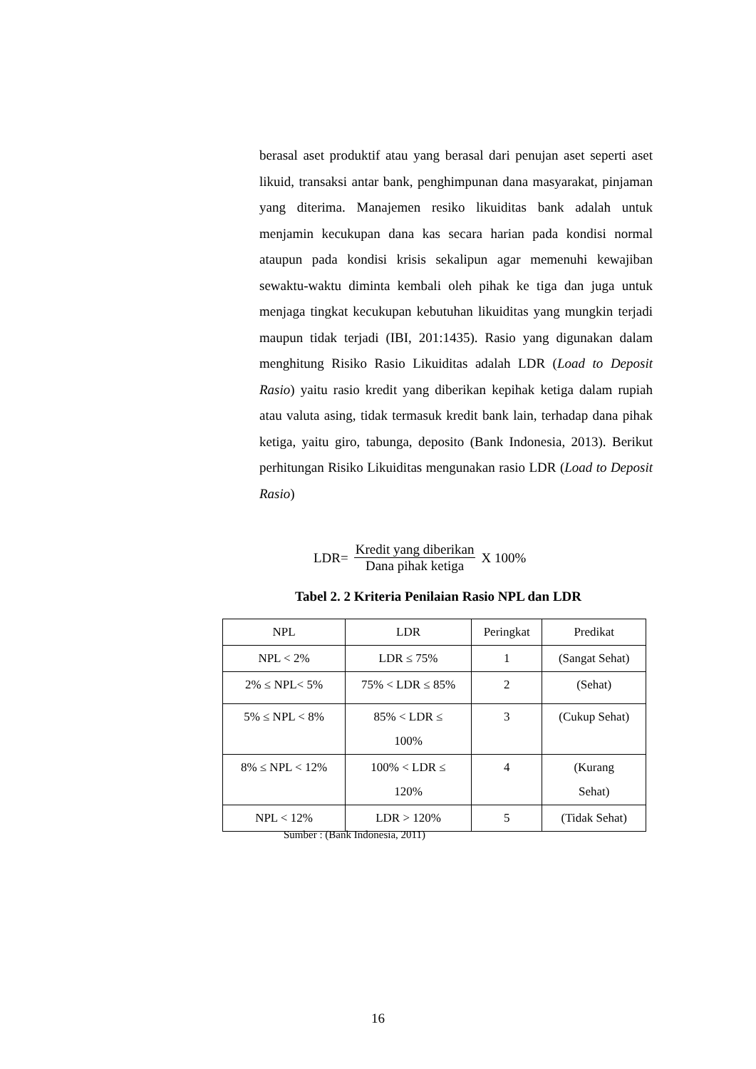berasal aset produktif atau yang berasal dari penujan aset seperti aset likuid, transaksi antar bank, penghimpunan dana masyarakat, pinjaman yang diterima. Manajemen resiko likuiditas bank adalah untuk menjamin kecukupan dana kas secara harian pada kondisi normal ataupun pada kondisi krisis sekalipun agar memenuhi kewajiban sewaktu-waktu diminta kembali oleh pihak ke tiga dan juga untuk menjaga tingkat kecukupan kebutuhan likuiditas yang mungkin terjadi maupun tidak terjadi (IBI, 201:1435). Rasio yang digunakan dalam menghitung Risiko Rasio Likuiditas adalah LDR (Load to Deposit Rasio) yaitu rasio kredit yang diberikan kepihak ketiga dalam rupiah atau valuta asing, tidak termasuk kredit bank lain, terhadap dana pihak ketiga, yaitu giro, tabunga, deposito (Bank Indonesia, 2013). Berikut perhitungan Risiko Likuiditas mengunakan rasio LDR (Load to Deposit Rasio)
LDR= Kredit yang diberikan Dana pihak ketiga X 100%
Tabel 2. 2 Kriteria Penilaian Rasio NPL dan LDR
| NPL | LDR | Peringkat | Predikat |
| --- | --- | --- | --- |
| NPL < 2% | LDR ≤ 75% | 1 | (Sangat Sehat) |
| 2% ≤ NPL< 5% | 75% < LDR ≤ 85% | 2 | (Sehat) |
| 5% ≤ NPL < 8% | 85% < LDR ≤ 100% | 3 | (Cukup Sehat) |
| 8% ≤ NPL < 12% | 100% < LDR ≤ 120% | 4 | (Kurang Sehat) |
| NPL < 12% | LDR > 120% | 5 | (Tidak Sehat) |
Sumber : (Bank Indonesia, 2011)
16